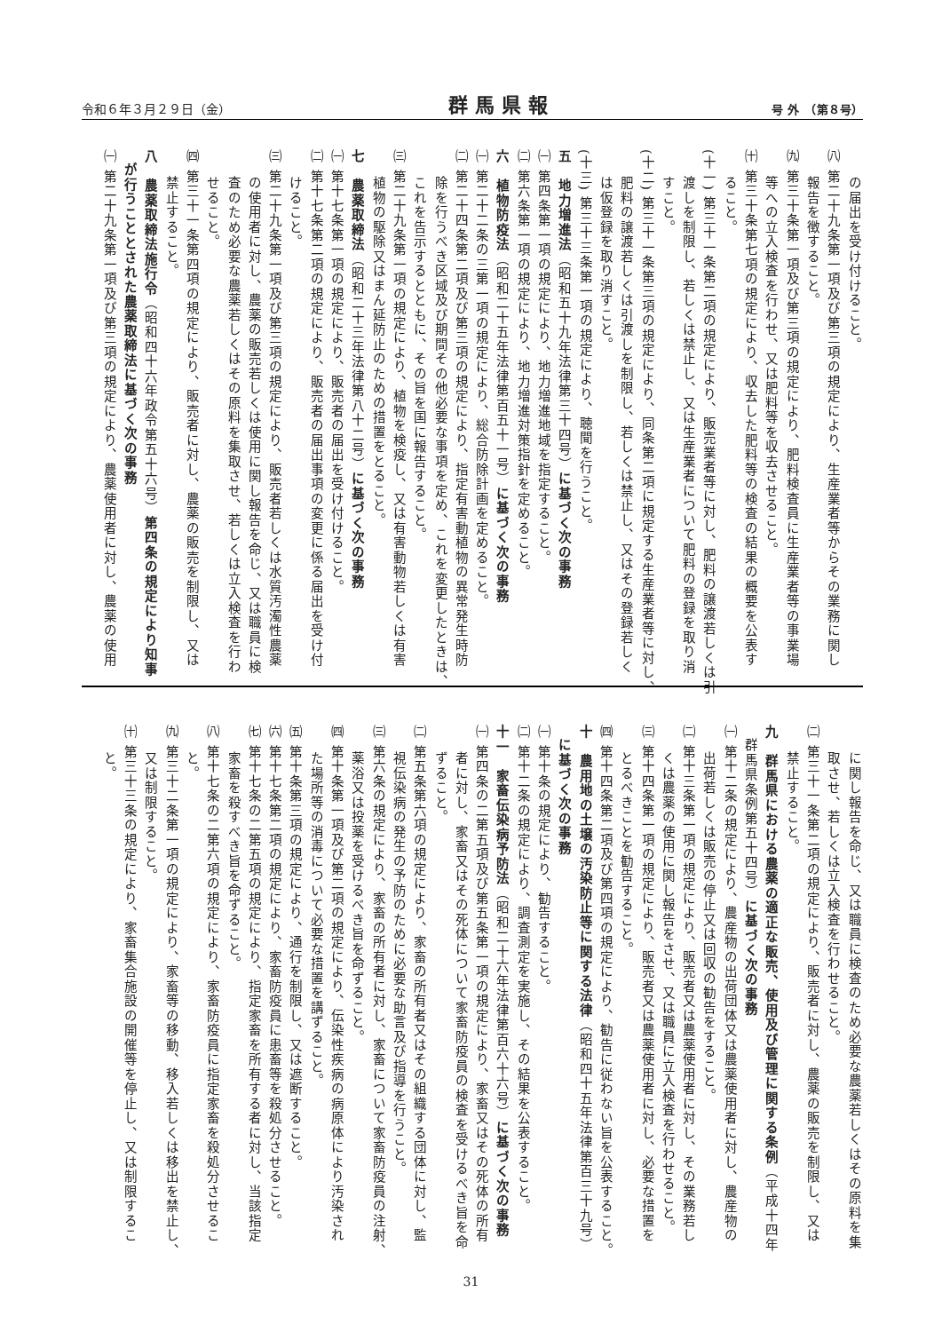令和６年３月２９日（金） 群馬県報 号 外　（第８号）
の届出を受け付けること。
㈧ 第二十九条第一項及び第三項の規定により、生産業者等からその業務に関し
報告を徴すること。
㈨ 第三十条第一項及び第三項の規定により、肥料検査員に生産業者等の事業場
等への立入検査を行わせ、又は肥料等を収去させること。
㈩ 第三十条第七項の規定により、収去した肥料等の検査の結果の概要を公表す
ること。
(十一) 第三十一条第二項の規定により、販売業者等に対し、肥料の譲渡若しくは引
渡しを制限し、若しくは禁止し、又は生産業者について肥料の登録を取り消
すこと。
(十二) 第三十一条第三項の規定により、同条第二項に規定する生産業者等に対し、
肥料の譲渡若しくは引渡しを制限し、若しくは禁止し、又はその登録若しく
は仮登録を取り消すこと。
(十三) 第三十三条第一項の規定により、聴聞を行うこと。
五　地力増進法（昭和五十九年法律第三十四号）に基づく次の事務
㈠ 第四条第一項の規定により、地力増進地域を指定すること。
㈡ 第六条第一項の規定により、地力増進対策指針を定めること。
六　植物防疫法（昭和二十五年法律第百五十一号）に基づく次の事務
㈠ 第二十二条の三第一項の規定により、総合防除計画を定めること。
㈡ 第二十四条第二項及び第三項の規定により、指定有害動植物の異常発生時防
除を行うべき区域及び期間その他必要な事項を定め、これを変更したときは、
これを告示するとともに、その旨を国に報告すること。
㈢ 第二十九条第一項の規定により、植物を検疫し、又は有害動物若しくは有害
植物の駆除又はまん延防止のための措置をとること。
七　農薬取締法（昭和二十三年法律第八十二号）に基づく次の事務
㈠ 第十七条第一項の規定により、販売者の届出を受け付けること。
㈡ 第十七条第二項の規定により、販売者の届出事項の変更に係る届出を受け付
けること。
㈢ 第二十九条第一項及び第三項の規定により、販売者若しくは水質汚濁性農薬
の使用者に対し、農薬の販売若しくは使用に関し報告を命じ、又は職員に検
査のため必要な農薬若しくはその原料を集取させ、若しくは立入検査を行わ
せること。
㈣ 第三十一条第四項の規定により、販売者に対し、農薬の販売を制限し、又は
禁止すること。
八　農薬取締法施行令（昭和四十六年政令第五十六号）第四条の規定により知事
が行うこととされた農薬取締法に基づく次の事務
㈠ 第二十九条第一項及び第三項の規定により、農薬使用者に対し、農薬の使用
に関し報告を命じ、又は職員に検査のため必要な農薬若しくはその原料を集
取させ、若しくは立入検査を行わせること。
㈡ 第三十一条第二項の規定により、販売者に対し、農薬の販売を制限し、又は
禁止すること。
九　群馬県における農薬の適正な販売、使用及び管理に関する条例（平成十四年
群馬県条例第五十四号）に基づく次の事務
㈠ 第十二条の規定により、農産物の出荷団体又は農薬使用者に対し、農産物の
出荷若しくは販売の停止又は回収の勧告をすること。
㈡ 第十三条第一項の規定により、販売者又は農薬使用者に対し、その業務若し
くは農薬の使用に関し報告をさせ、又は職員に立入検査を行わせること。
㈢ 第十四条第一項の規定により、販売者又は農薬使用者に対し、必要な措置を
とるべきことを勧告すること。
㈣ 第十四条第二項及び第四項の規定により、勧告に従わない旨を公表すること。
十　農用地の土壌の汚染防止等に関する法律（昭和四十五年法律第百三十九号）
に基づく次の事務
㈠ 第十条の規定により、勧告すること。
㈡ 第十二条の規定により、調査測定を実施し、その結果を公表すること。
十一　家畜伝染病予防法（昭和二十六年法律第百六十六号）に基づく次の事務
㈠ 第四条の二第五項及び第五条第一項の規定により、家畜又はその死体の所有
者に対し、家畜又はその死体について家畜防疫員の検査を受けるべき旨を命
ずること。
㈡ 第五条第六項の規定により、家畜の所有者又はその組織する団体に対し、監
視伝染病の発生の予防のために必要な助言及び指導を行うこと。
㈢ 第六条の規定により、家畜の所有者に対し、家畜について家畜防疫員の注射、
薬浴又は投薬を受けるべき旨を命ずること。
㈣ 第十条第一項及び第二項の規定により、伝染性疾病の病原体により汚染され
た場所等の消毒について必要な措置を講ずること。
㈤ 第十条第三項の規定により、通行を制限し、又は遮断すること。
㈥ 第十七条第二項の規定により、家畜防疫員に患畜等を殺処分させること。
㈦ 第十七条の二第五項の規定により、指定家畜を所有する者に対し、当該指定
家畜を殺すべき旨を命ずること。
㈧ 第十七条の二第六項の規定により、家畜防疫員に指定家畜を殺処分させるこ
と。
㈨ 第三十二条第一項の規定により、家畜等の移動、移入若しくは移出を禁止し、
又は制限すること。
㈩ 第三十三条の規定により、家畜集合施設の開催等を停止し、又は制限するこ
と。
31